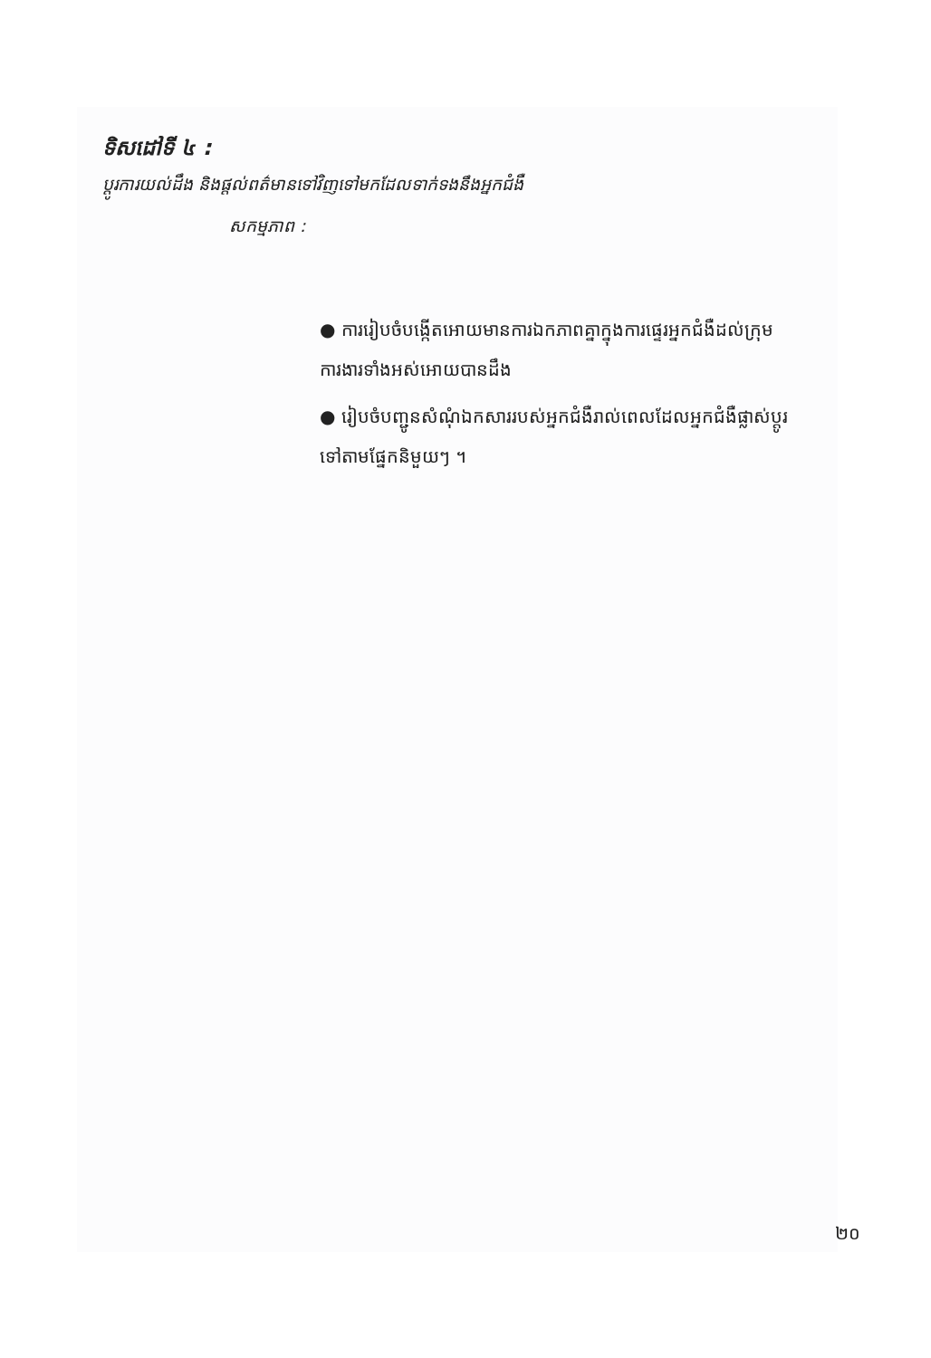ទិសដៅទី ៤ :
ប្តូរការយល់ដឹង និងផ្តល់ពត៌មានទៅវិញទៅមកដែលទាក់ទងនឹងអ្នកជំងឺ
សកម្មភាព :
● ការរៀបចំបង្កើតអោយមានការឯកភាពគ្នាក្នុងការផ្ទេរអ្នកជំងឺដល់ក្រុមការងារទាំងអស់អោយបានដឹង
● រៀបចំបញ្ជូនសំណុំឯកសាររបស់អ្នកជំងឺរាល់ពេលដែលអ្នកជំងឺផ្លាស់ប្តូរទៅតាមផ្នែកនិមួយៗ ។
២០